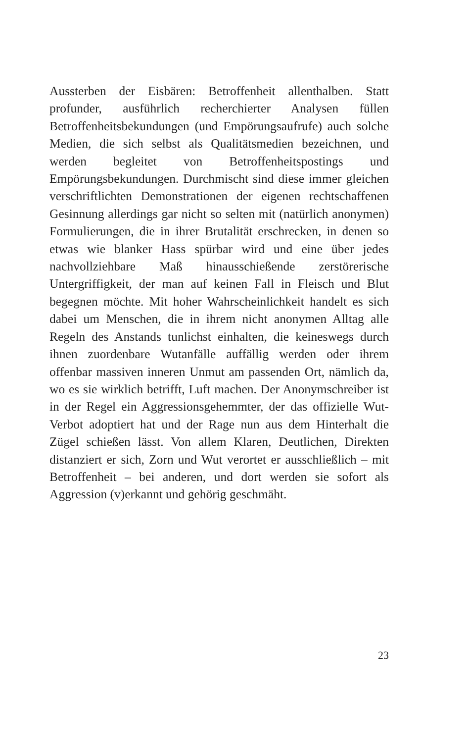Aussterben der Eisbären: Betroffenheit allenthalben. Statt profunder, ausführlich recherchierter Analysen füllen Betroffenheitsbekundungen (und Empörungsaufrufe) auch solche Medien, die sich selbst als Qualitätsmedien bezeichnen, und werden begleitet von Betroffenheitspostings und Empörungsbekundungen. Durchmischt sind diese immer gleichen verschriftlichten Demonstrationen der eigenen rechtschaffenen Gesinnung allerdings gar nicht so selten mit (natürlich anonymen) Formulierungen, die in ihrer Brutalität erschrecken, in denen so etwas wie blanker Hass spürbar wird und eine über jedes nachvollziehbare Maß hinausschießende zerstörerische Untergriffigkeit, der man auf keinen Fall in Fleisch und Blut begegnen möchte. Mit hoher Wahrscheinlichkeit handelt es sich dabei um Menschen, die in ihrem nicht anonymen Alltag alle Regeln des Anstands tunlichst einhalten, die keineswegs durch ihnen zuordenbare Wutanfälle auffällig werden oder ihrem offenbar massiven inneren Unmut am passenden Ort, nämlich da, wo es sie wirklich betrifft, Luft machen. Der Anonymschreiber ist in der Regel ein Aggressionsgehemmter, der das offizielle Wut-Verbot adoptiert hat und der Rage nun aus dem Hinterhalt die Zügel schießen lässt. Von allem Klaren, Deutlichen, Direkten distanziert er sich, Zorn und Wut verortet er ausschließlich – mit Betroffenheit – bei anderen, und dort werden sie sofort als Aggression (v)erkannt und gehörig geschmäht.
23